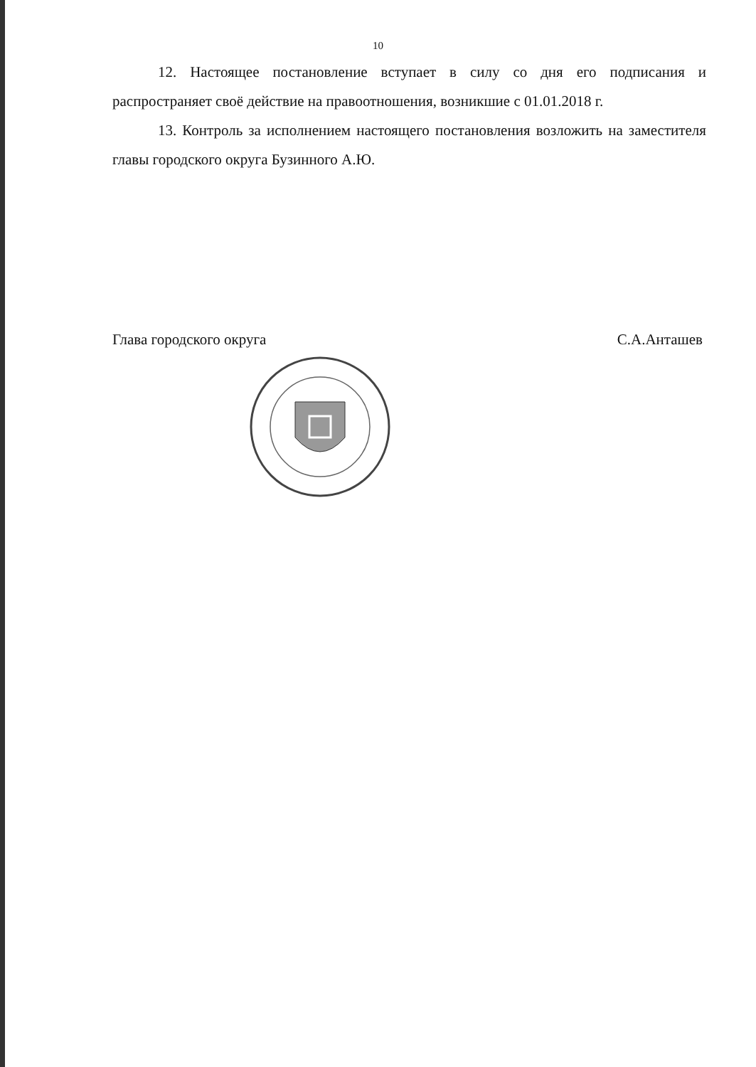10
12. Настоящее постановление вступает в силу со дня его подписания и распространяет своё действие на правоотношения, возникшие с 01.01.2018 г.
13. Контроль за исполнением настоящего постановления возложить на заместителя главы городского округа Бузинного А.Ю.
Глава городского округа С.А.Анташев